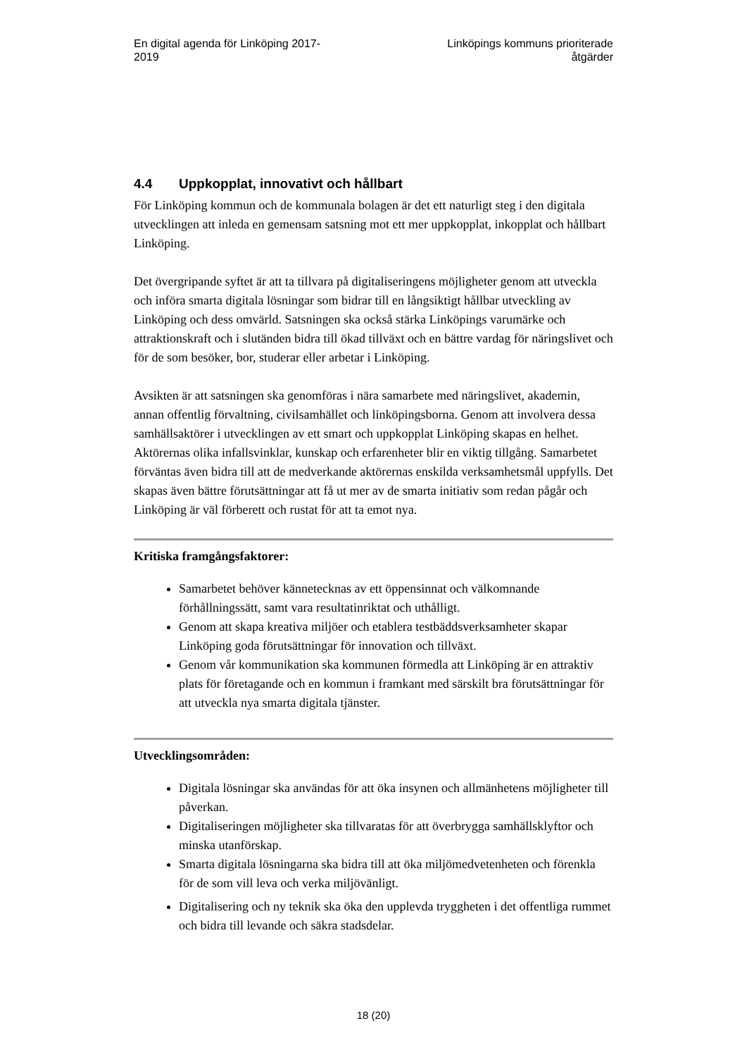En digital agenda för Linköping 2017-
2019
Linköpings kommuns prioriterade
åtgärder
4.4 Uppkopplat, innovativt och hållbart
För Linköping kommun och de kommunala bolagen är det ett naturligt steg i den digitala utvecklingen att inleda en gemensam satsning mot ett mer uppkopplat, inkopplat och hållbart Linköping.
Det övergripande syftet är att ta tillvara på digitaliseringens möjligheter genom att utveckla och införa smarta digitala lösningar som bidrar till en långsiktigt hållbar utveckling av Linköping och dess omvärld. Satsningen ska också stärka Linköpings varumärke och attraktionskraft och i slutänden bidra till ökad tillväxt och en bättre vardag för näringslivet och för de som besöker, bor, studerar eller arbetar i Linköping.
Avsikten är att satsningen ska genomföras i nära samarbete med näringslivet, akademin, annan offentlig förvaltning, civilsamhället och linköpingsborna. Genom att involvera dessa samhällsaktörer i utvecklingen av ett smart och uppkopplat Linköping skapas en helhet. Aktörernas olika infallsvinklar, kunskap och erfarenheter blir en viktig tillgång. Samarbetet förväntas även bidra till att de medverkande aktörernas enskilda verksamhetsmål uppfylls. Det skapas även bättre förutsättningar att få ut mer av de smarta initiativ som redan pågår och Linköping är väl förberett och rustat för att ta emot nya.
Kritiska framgångsfaktorer:
Samarbetet behöver kännetecknas av ett öppensinnat och välkomnande förhållningssätt, samt vara resultatinriktat och uthålligt.
Genom att skapa kreativa miljöer och etablera testbäddsverksamheter skapar Linköping goda förutsättningar för innovation och tillväxt.
Genom vår kommunikation ska kommunen förmedla att Linköping är en attraktiv plats för företagande och en kommun i framkant med särskilt bra förutsättningar för att utveckla nya smarta digitala tjänster.
Utvecklingsområden:
Digitala lösningar ska användas för att öka insynen och allmänhetens möjligheter till påverkan.
Digitaliseringen möjligheter ska tillvaratas för att överbrygga samhällsklyftor och minska utanförskap.
Smarta digitala lösningarna ska bidra till att öka miljömedvetenheten och förenkla för de som vill leva och verka miljövänligt.
Digitalisering och ny teknik ska öka den upplevda tryggheten i det offentliga rummet och bidra till levande och säkra stadsdelar.
18 (20)